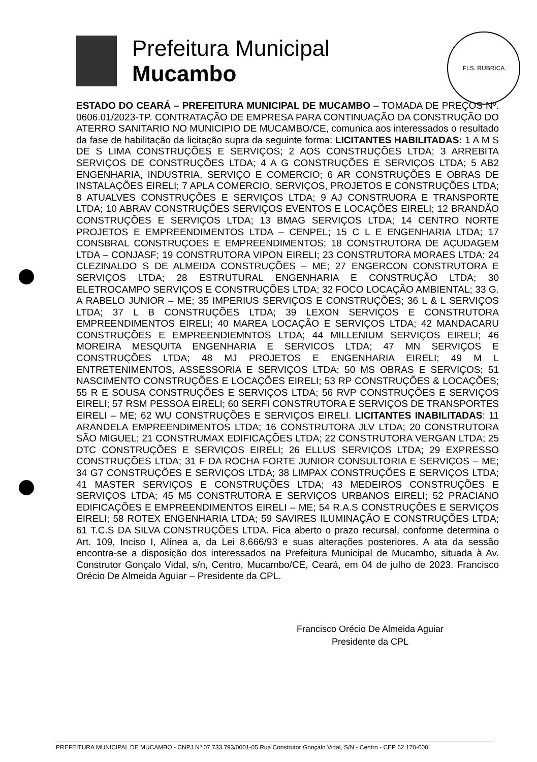Prefeitura Municipal
Mucambo
FLS. RUBRICA
ESTADO DO CEARÁ – PREFEITURA MUNICIPAL DE MUCAMBO – TOMADA DE PREÇOS Nº. 0606.01/2023-TP. CONTRATAÇÃO DE EMPRESA PARA CONTINUAÇÃO DA CONSTRUÇÃO DO ATERRO SANITARIO NO MUNICIPIO DE MUCAMBO/CE, comunica aos interessados o resultado da fase de habilitação da licitação supra da seguinte forma: LICITANTES HABILITADAS: 1 A M S DE S LIMA CONSTRUÇÕES E SERVIÇOS; 2 AOS CONSTRUÇÕES LTDA; 3 ARREBITA SERVIÇOS DE CONSTRUÇÕES LTDA; 4 A G CONSTRUÇÕES E SERVIÇOS LTDA; 5 AB2 ENGENHARIA, INDUSTRIA, SERVIÇO E COMERCIO; 6 AR CONSTRUÇÕES E OBRAS DE INSTALAÇÕES EIRELI; 7 APLA COMERCIO, SERVIÇOS, PROJETOS E CONSTRUÇÕES LTDA; 8 ATUALVES CONSTRUÇÕES E SERVIÇOS LTDA; 9 AJ CONSTRUORA E TRANSPORTE LTDA; 10 ABRAV CONSTRUÇÕES SERVIÇOS EVENTOS E LOCAÇÕES EIRELI; 12 BRANDÃO CONSTRUÇÕES E SERVIÇOS LTDA; 13 BMAG SERVIÇOS LTDA; 14 CENTRO NORTE PROJETOS E EMPREENDIMENTOS LTDA – CENPEL; 15 C L E ENGENHARIA LTDA; 17 CONSBRAL CONSTRUÇOES E EMPREENDIMENTOS; 18 CONSTRUTORA DE AÇUDAGEM LTDA – CONJASF; 19 CONSTRUTORA VIPON EIRELI; 23 CONSTRUTORA MORAES LTDA; 24 CLEZINALDO S DE ALMEIDA CONSTRUÇÕES – ME; 27 ENGERCON CONSTRUTORA E SERVIÇOS LTDA; 28 ESTRUTURAL ENGENHARIA E CONSTRUÇÃO LTDA; 30 ELETROCAMPO SERVIÇOS E CONSTRUÇÕES LTDA; 32 FOCO LOCAÇÃO AMBIENTAL; 33 G. A RABELO JUNIOR – ME; 35 IMPERIUS SERVIÇOS E CONSTRUÇÕES; 36 L & L SERVIÇOS LTDA; 37 L B CONSTRUÇÕES LTDA; 39 LEXON SERVIÇOS E CONSTRUTORA EMPREENDIMENTOS EIRELI; 40 MAREA LOCAÇÃO E SERVIÇOS LTDA; 42 MANDACARU CONSTRUÇÕES E EMPREENDIEMNTOS LTDA; 44 MILLENIUM SERVIÇOS EIRELI; 46 MOREIRA MESQUITA ENGENHARIA E SERVICOS LTDA; 47 MN SERVIÇOS E CONSTRUÇÕES LTDA; 48 MJ PROJETOS E ENGENHARIA EIRELI; 49 M L ENTRETENIMENTOS, ASSESSORIA E SERVIÇOS LTDA; 50 MS OBRAS E SERVIÇOS; 51 NASCIMENTO CONSTRUÇÕES E LOCAÇÕES EIRELI; 53 RP CONSTRUÇÕES & LOCAÇÕES; 55 R E SOUSA CONSTRUÇÕES E SERVIÇOS LTDA; 56 RVP CONSTRUÇÕES E SERVIÇOS EIRELI; 57 RSM PESSOA EIRELI; 60 SERFI CONSTRUTORA E SERVIÇOS DE TRANSPORTES EIRELI – ME; 62 WU CONSTRUÇÕES E SERVIÇOS EIRELI. LICITANTES INABILITADAS: 11 ARANDELA EMPREENDIMENTOS LTDA; 16 CONSTRUTORA JLV LTDA; 20 CONSTRUTORA SÃO MIGUEL; 21 CONSTRUMAX EDIFICAÇÕES LTDA; 22 CONSTRUTORA VERGAN LTDA; 25 DTC CONSTRUÇÕES E SERVIÇOS EIRELI; 26 ELLUS SERVIÇOS LTDA; 29 EXPRESSO CONSTRUÇÕES LTDA; 31 F DA ROCHA FORTE JUNIOR CONSULTORIA E SERVIÇOS – ME; 34 G7 CONSTRUÇÕES E SERVIÇOS LTDA; 38 LIMPAX CONSTRUÇÕES E SERVIÇOS LTDA; 41 MASTER SERVIÇOS E CONSTRUÇÕES LTDA; 43 MEDEIROS CONSTRUÇÕES E SERVIÇOS LTDA; 45 M5 CONSTRUTORA E SERVIÇOS URBANOS EIRELI; 52 PRACIANO EDIFICAÇÕES E EMPREENDIMENTOS EIRELI – ME; 54 R.A.S CONSTRUÇÕES E SERVIÇOS EIRELI; 58 ROTEX ENGENHARIA LTDA; 59 SAVIRES ILUMINAÇÃO E CONSTRUÇÕES LTDA; 61 T.C.S DA SILVA CONSTRUÇÕES LTDA. Fica aberto o prazo recursal, conforme determina o Art. 109, Inciso I, Alínea a, da Lei 8.666/93 e suas alterações posteriores. A ata da sessão encontra-se a disposição dos interessados na Prefeitura Municipal de Mucambo, situada à Av. Construtor Gonçalo Vidal, s/n, Centro, Mucambo/CE, Ceará, em 04 de julho de 2023. Francisco Orécio De Almeida Aguiar – Presidente da CPL.
Francisco Orécio De Almeida Aguiar
Presidente da CPL
PREFEITURA MUNICIPAL DE MUCAMBO - CNPJ Nº 07.733.793/0001-05 Rua Construtor Gonçalo Vidal, S/N - Centro - CEP 62.170-000